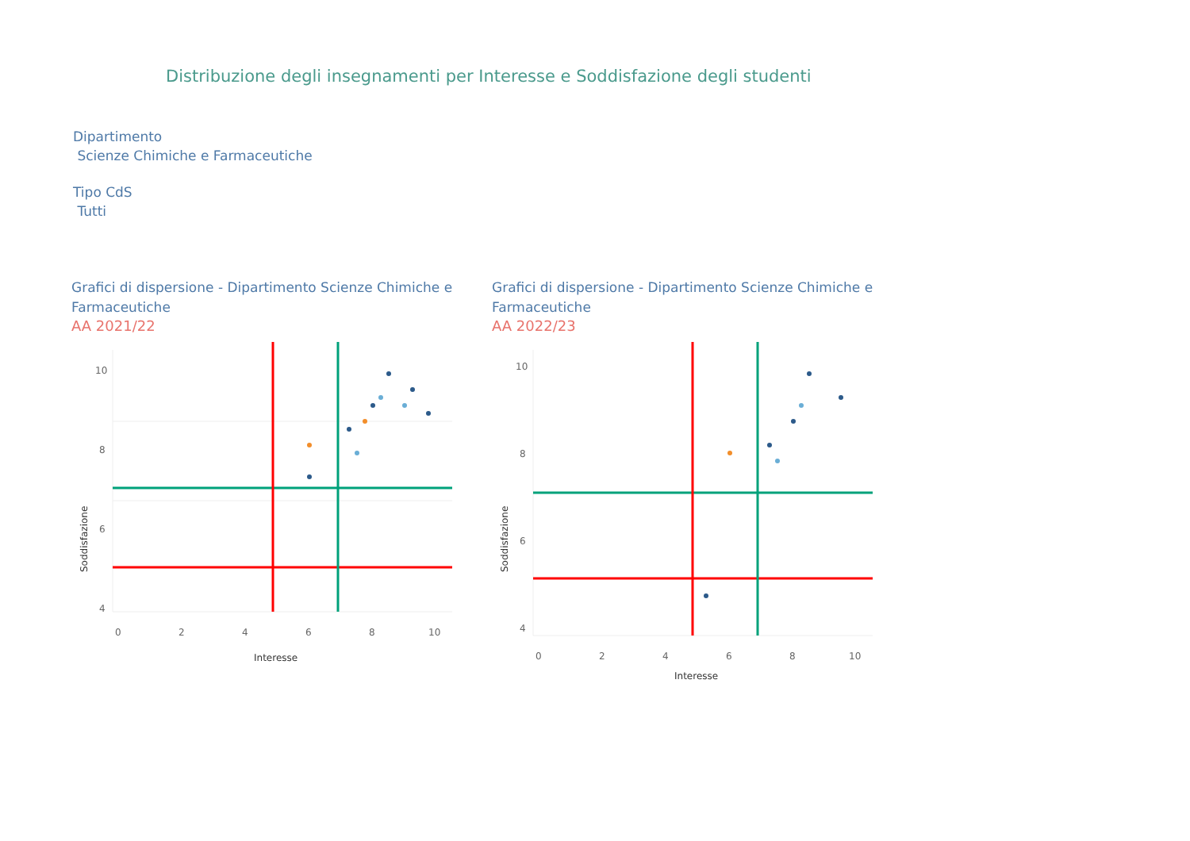Distribuzione degli insegnamenti per Interesse e Soddisfazione degli studenti
Dipartimento
Scienze Chimiche e Farmaceutiche
Tipo CdS
Tutti
Grafici di dispersione - Dipartimento Scienze Chimiche e Farmaceutiche
AA 2021/22
10
8
6
4
0
2
4
6
8
10
Interesse
Soddisfazione
Grafici di dispersione - Dipartimento Scienze Chimiche e Farmaceutiche
AA 2022/23
10
8
6
4
0
2
4
6
8
10
Interesse
Soddisfazione